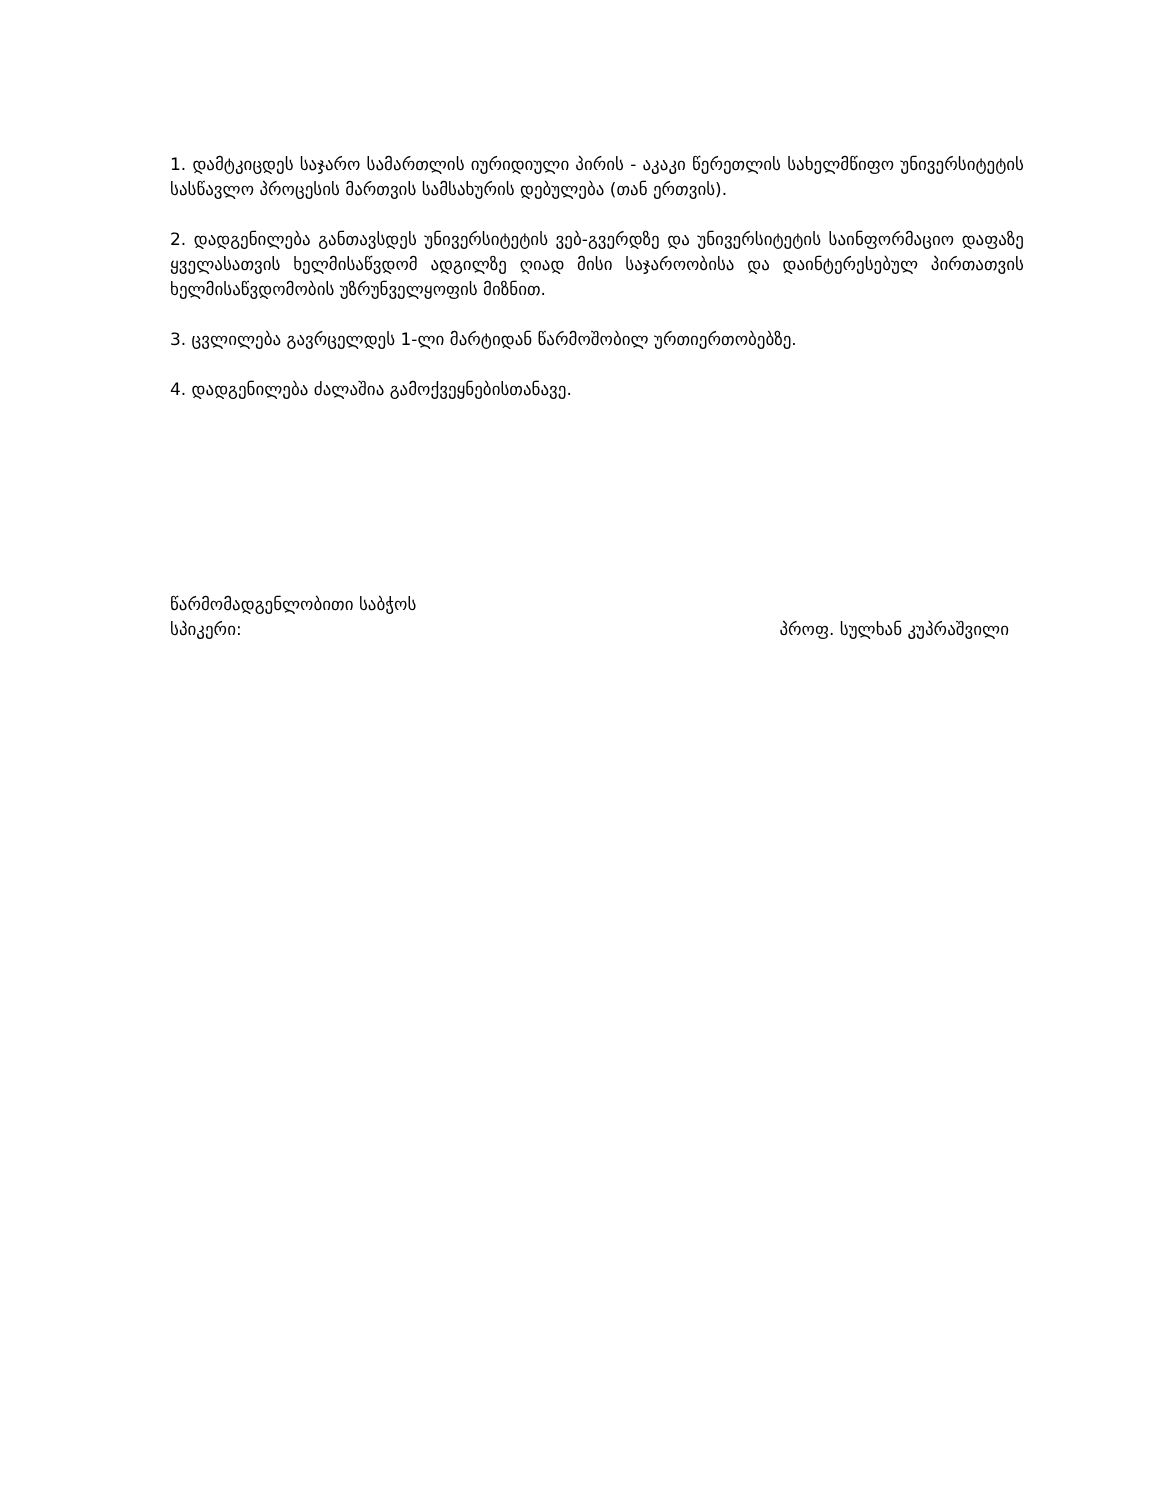1. დამტკიცდეს საჯარო სამართლის იურიდიული პირის - აკაკი წერეთლის სახელმწიფო უნივერსიტეტის სასწავლო პროცესის მართვის სამსახურის დებულება (თან ერთვის).
2. დადგენილება განთავსდეს უნივერსიტეტის ვებ-გვერდზე და უნივერსიტეტის საინფორმაციო დაფაზე ყველასათვის ხელმისაწვდომ ადგილზე ღიად მისი საჯაროობისა და დაინტერესებულ პირთათვის ხელმისაწვდომობის უზრუნველყოფის მიზნით.
3. ცვლილება გავრცელდეს 1-ლი მარტიდან წარმოშობილ ურთიერთობებზე.
4. დადგენილება ძალაშია გამოქვეყნებისთანავე.
წარმომადგენლობითი საბჭოს
სპიკერი: პროფ. სულხან კუპრაშვილი